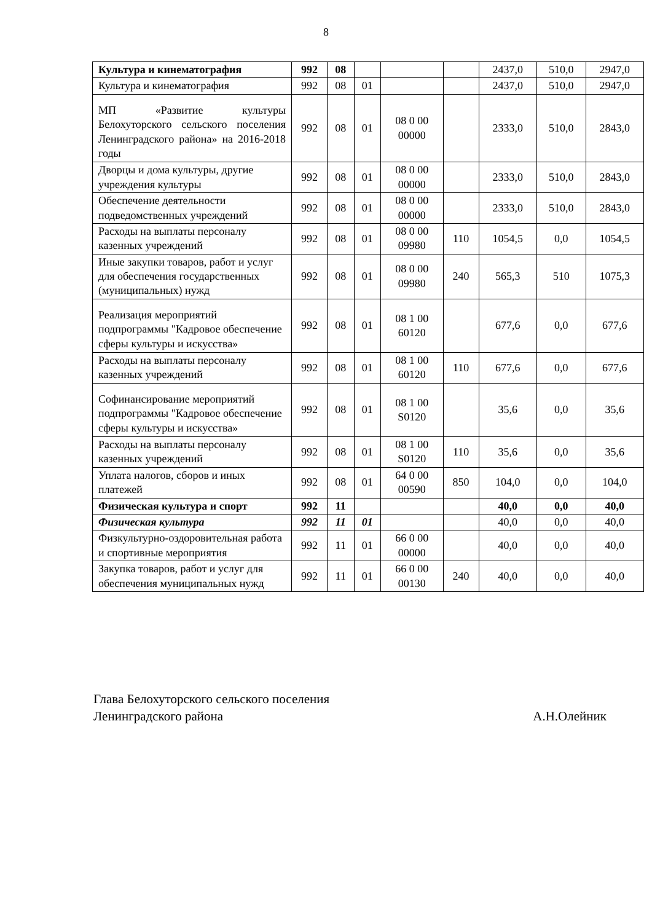8
| Культура и кинематография | 992 | 08 | | | | 2437,0 | 510,0 | 2947,0 |
| Культура и кинематография | 992 | 08 | 01 | | | 2437,0 | 510,0 | 2947,0 |
| МП «Развитие культуры Белохуторского сельского поселения Ленинградского района» на 2016-2018 годы | 992 | 08 | 01 | 08 0 00 00000 | | 2333,0 | 510,0 | 2843,0 |
| Дворцы и дома культуры, другие учреждения культуры | 992 | 08 | 01 | 08 0 00 00000 | | 2333,0 | 510,0 | 2843,0 |
| Обеспечение деятельности подведомственных учреждений | 992 | 08 | 01 | 08 0 00 00000 | | 2333,0 | 510,0 | 2843,0 |
| Расходы на выплаты персоналу казенных учреждений | 992 | 08 | 01 | 08 0 00 09980 | 110 | 1054,5 | 0,0 | 1054,5 |
| Иные закупки товаров, работ и услуг для обеспечения государственных (муниципальных) нужд | 992 | 08 | 01 | 08 0 00 09980 | 240 | 565,3 | 510 | 1075,3 |
| Реализация мероприятий подпрограммы "Кадровое обеспечение сферы культуры и искусства» | 992 | 08 | 01 | 08 1 00 60120 | | 677,6 | 0,0 | 677,6 |
| Расходы на выплаты персоналу казенных учреждений | 992 | 08 | 01 | 08 1 00 60120 | 110 | 677,6 | 0,0 | 677,6 |
| Софинансирование мероприятий подпрограммы "Кадровое обеспечение сферы культуры и искусства» | 992 | 08 | 01 | 08 1 00 S0120 | | 35,6 | 0,0 | 35,6 |
| Расходы на выплаты персоналу казенных учреждений | 992 | 08 | 01 | 08 1 00 S0120 | 110 | 35,6 | 0,0 | 35,6 |
| Уплата налогов, сборов и иных платежей | 992 | 08 | 01 | 64 0 00 00590 | 850 | 104,0 | 0,0 | 104,0 |
| Физическая культура и спорт | 992 | 11 | | | | 40,0 | 0,0 | 40,0 |
| Физическая культура | 992 | 11 | 01 | | | 40,0 | 0,0 | 40,0 |
| Физкультурно-оздоровительная работа и спортивные мероприятия | 992 | 11 | 01 | 66 0 00 00000 | | 40,0 | 0,0 | 40,0 |
| Закупка товаров, работ и услуг для обеспечения муниципальных нужд | 992 | 11 | 01 | 66 0 00 00130 | 240 | 40,0 | 0,0 | 40,0 |
Глава Белохуторского сельского поселения
Ленинградского района А.Н.Олейник